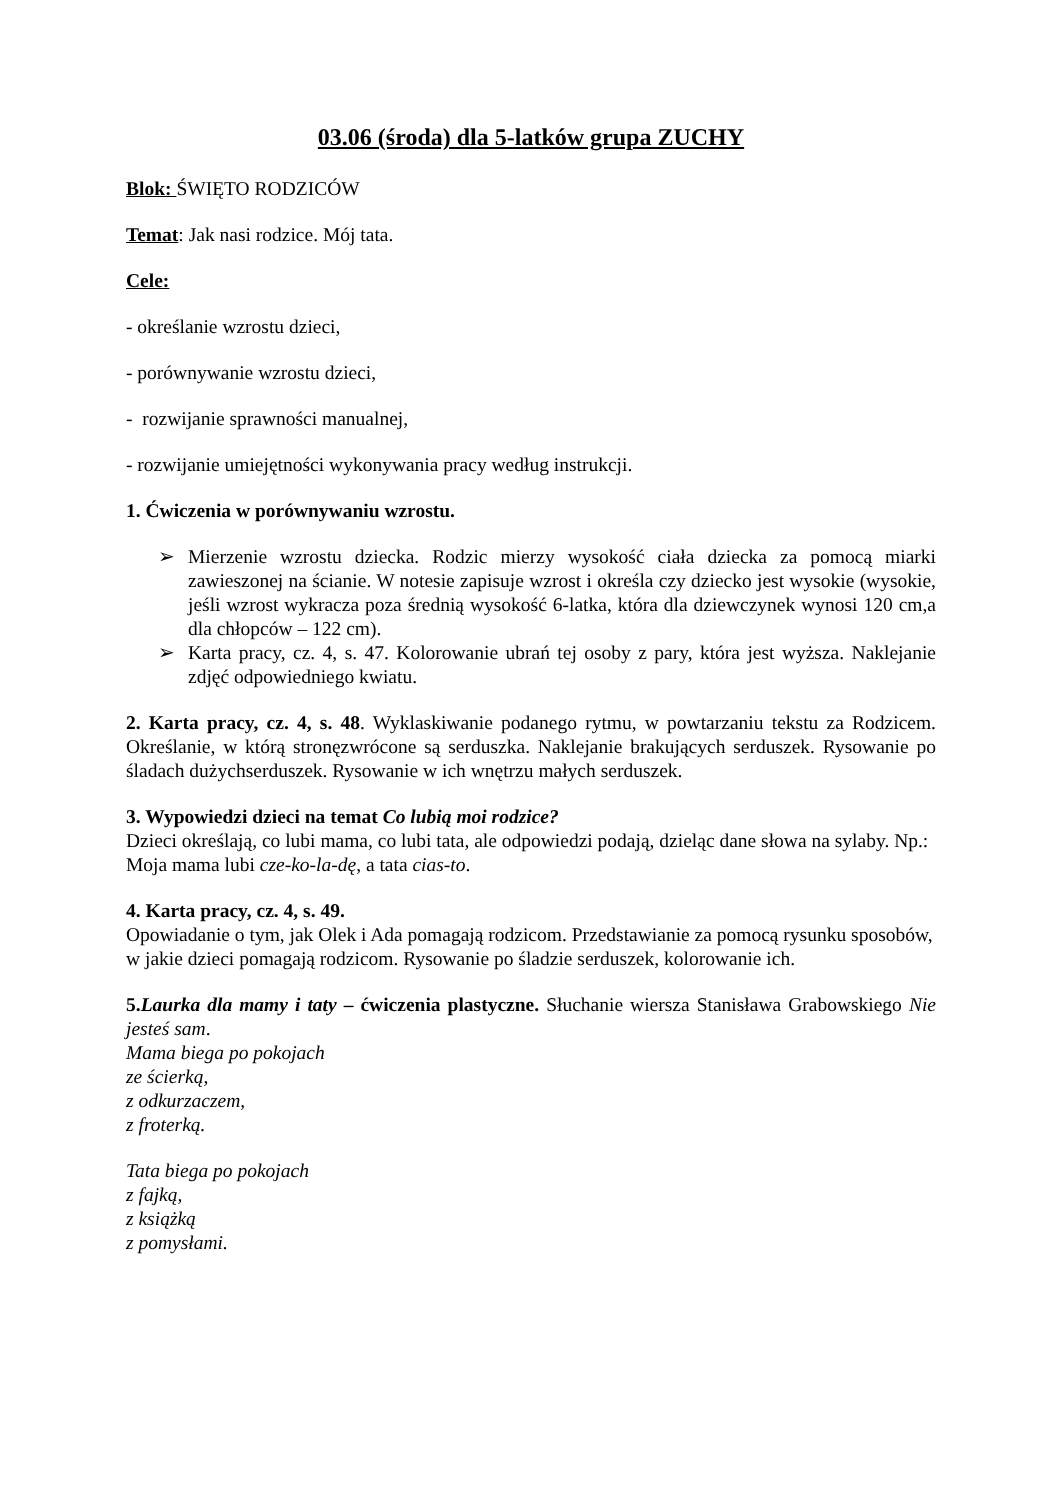03.06 (środa) dla 5-latków grupa ZUCHY
Blok: ŚWIĘTO RODZICÓW
Temat: Jak nasi rodzice. Mój tata.
Cele:
- określanie wzrostu dzieci,
- porównywanie wzrostu dzieci,
- rozwijanie sprawności manualnej,
- rozwijanie umiejętności wykonywania pracy według instrukcji.
1. Ćwiczenia w porównywaniu wzrostu.
➢ Mierzenie wzrostu dziecka. Rodzic mierzy wysokość ciała dziecka za pomocą miarki zawieszonej na ścianie. W notesie zapisuje wzrost i określa czy dziecko jest wysokie (wysokie, jeśli wzrost wykracza poza średnią wysokość 6-latka, która dla dziewczynek wynosi 120 cm,a dla chłopców – 122 cm).
➢ Karta pracy, cz. 4, s. 47. Kolorowanie ubrań tej osoby z pary, która jest wyższa. Naklejanie zdjęć odpowiedniego kwiatu.
2. Karta pracy, cz. 4, s. 48. Wyklaskiwanie podanego rytmu, w powtarzaniu tekstu za Rodzicem. Określanie, w którą stronęzwrócone są serduszka. Naklejanie brakujących serduszek. Rysowanie po śladach dużychserduszek. Rysowanie w ich wnętrzu małych serduszek.
3. Wypowiedzi dzieci na temat Co lubią moi rodzice?
Dzieci określają, co lubi mama, co lubi tata, ale odpowiedzi podają, dzieląc dane słowa na sylaby. Np.: Moja mama lubi cze-ko-la-dę, a tata cias-to.
4. Karta pracy, cz. 4, s. 49.
Opowiadanie o tym, jak Olek i Ada pomagają rodzicom. Przedstawianie za pomocą rysunku sposobów, w jakie dzieci pomagają rodzicom. Rysowanie po śladzie serduszek, kolorowanie ich.
5.Laurka dla mamy i taty – ćwiczenia plastyczne. Słuchanie wiersza Stanisława Grabowskiego Nie jesteś sam.
Mama biega po pokojach
ze ścierką,
z odkurzaczem,
z froterką.
Tata biega po pokojach
z fajką,
z książką
z pomysłami.